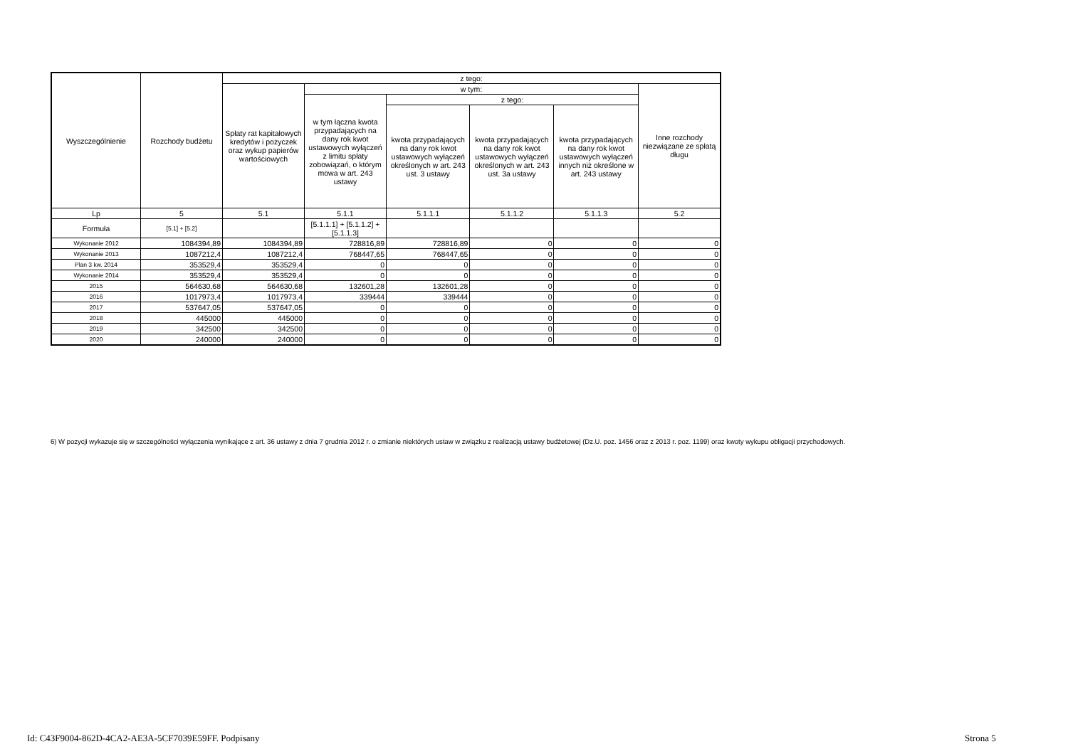| Wyszczególnienie | Rozchody budżetu | z tego: | | | | | |
| --- | --- | --- | --- | --- | --- | --- | --- |
| | | Spłaty rat kapitałowych kredytów i pożyczek oraz wykup papierów wartościowych | w tym: | | | | Inne rozchody niezwiązane ze spłatą długu |
| | | | w tym łączna kwota przypadających na dany rok kwot ustawowych wyłączeń z limitu spłaty zobowiązań, o którym mowa w art. 243 ustawy | z tego: | | | |
| | | | | kwota przypadających na dany rok kwot ustawowych wyłączeń określonych w art. 243 ust. 3 ustawy | kwota przypadających na dany rok kwot ustawowych wyłączeń określonych w art. 243 ust. 3a ustawy | kwota przypadających na dany rok kwot ustawowych wyłączeń innych niż określone w art. 243 ustawy | |
| Lp | 5 | 5.1 | 5.1.1 | 5.1.1.1 | 5.1.1.2 | 5.1.1.3 | 5.2 |
| Formuła | [5.1] + [5.2] | | [5.1.1.1] + [5.1.1.2] + [5.1.1.3] | | | | |
| Wykonanie 2012 | 1084394,89 | 1084394,89 | 728816,89 | 728816,89 | 0 | 0 | 0 |
| Wykonanie 2013 | 1087212,4 | 1087212,4 | 768447,65 | 768447,65 | 0 | 0 | 0 |
| Plan 3 kw. 2014 | 353529,4 | 353529,4 | 0 | 0 | 0 | 0 | 0 |
| Wykonanie 2014 | 353529,4 | 353529,4 | 0 | 0 | 0 | 0 | 0 |
| 2015 | 564630,68 | 564630,68 | 132601,28 | 132601,28 | 0 | 0 | 0 |
| 2016 | 1017973,4 | 1017973,4 | 339444 | 339444 | 0 | 0 | 0 |
| 2017 | 537647,05 | 537647,05 | 0 | 0 | 0 | 0 | 0 |
| 2018 | 445000 | 445000 | 0 | 0 | 0 | 0 | 0 |
| 2019 | 342500 | 342500 | 0 | 0 | 0 | 0 | 0 |
| 2020 | 240000 | 240000 | 0 | 0 | 0 | 0 | 0 |
6) W pozycji wykazuje się w szczególności wyłączenia wynikające z art. 36 ustawy z dnia 7 grudnia 2012 r. o zmianie niektórych ustaw w związku z realizacją ustawy budżetowej (Dz.U. poz. 1456 oraz z 2013 r. poz. 1199) oraz kwoty wykupu obligacji przychodowych.
Id: C43F9004-862D-4CA2-AE3A-5CF7039E59FF. Podpisany
Strona 5